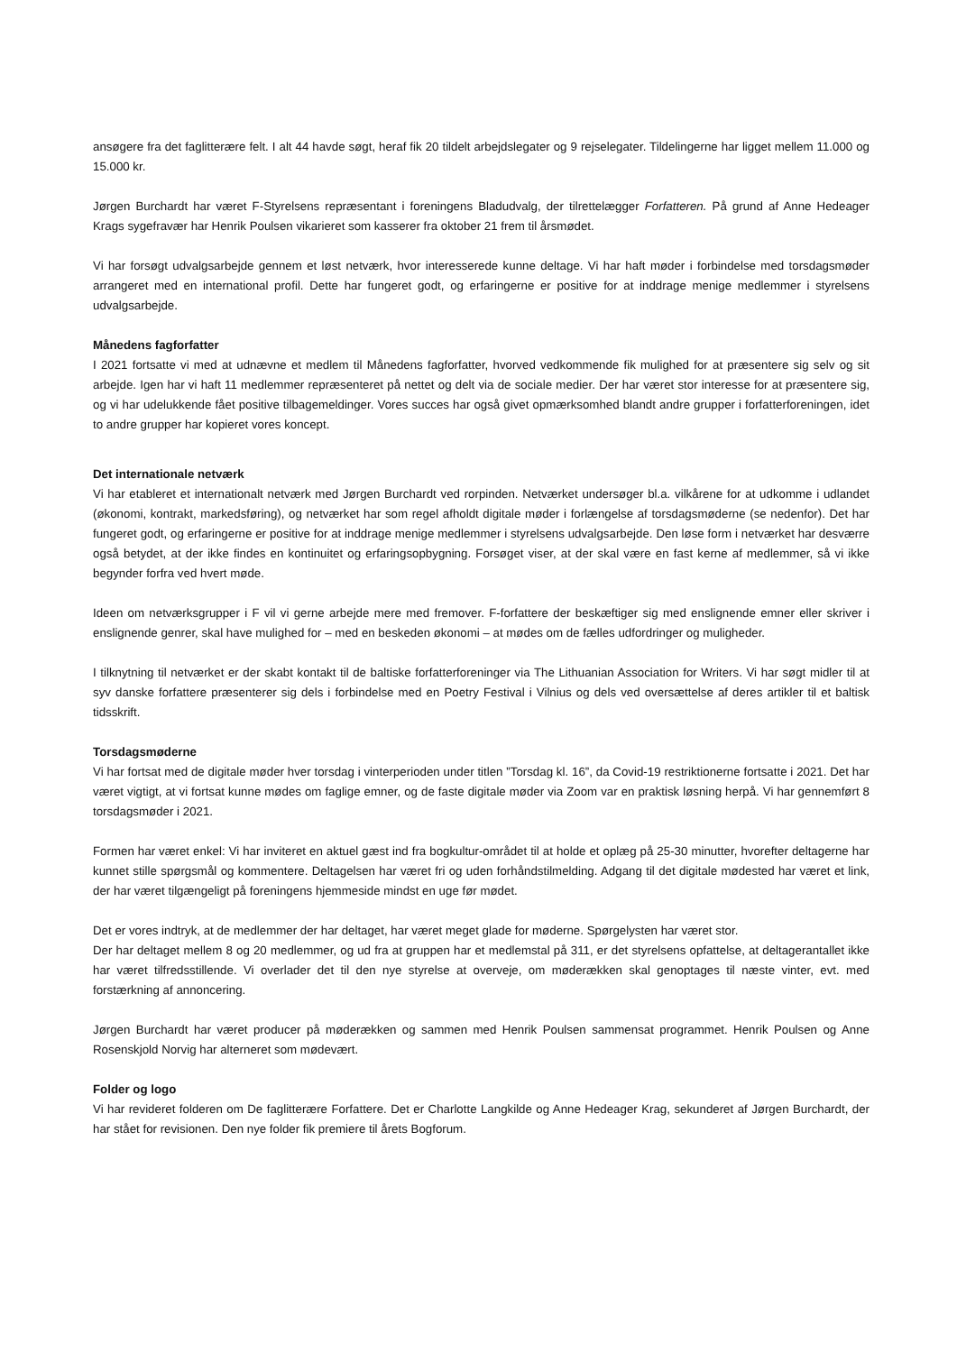ansøgere fra det faglitterære felt. I alt 44 havde søgt, heraf fik 20 tildelt arbejdslegater og 9 rejselegater. Tildelingerne har ligget mellem 11.000 og 15.000 kr.
Jørgen Burchardt har været F-Styrelsens repræsentant i foreningens Bladudvalg, der tilrettelægger Forfatteren. På grund af Anne Hedeager Krags sygefravær har Henrik Poulsen vikarieret som kasserer fra oktober 21 frem til årsmødet.
Vi har forsøgt udvalgsarbejde gennem et løst netværk, hvor interesserede kunne deltage. Vi har haft møder i forbindelse med torsdagsmøder arrangeret med en international profil. Dette har fungeret godt, og erfaringerne er positive for at inddrage menige medlemmer i styrelsens udvalgsarbejde.
Månedens fagforfatter
I 2021 fortsatte vi med at udnævne et medlem til Månedens fagforfatter, hvorved vedkommende fik mulighed for at præsentere sig selv og sit arbejde. Igen har vi haft 11 medlemmer repræsenteret på nettet og delt via de sociale medier. Der har været stor interesse for at præsentere sig, og vi har udelukkende fået positive tilbagemeldinger. Vores succes har også givet opmærksomhed blandt andre grupper i forfatterforeningen, idet to andre grupper har kopieret vores koncept.
Det internationale netværk
Vi har etableret et internationalt netværk med Jørgen Burchardt ved rorpinden. Netværket undersøger bl.a. vilkårene for at udkomme i udlandet (økonomi, kontrakt, markedsføring), og netværket har som regel afholdt digitale møder i forlængelse af torsdagsmøderne (se nedenfor). Det har fungeret godt, og erfaringerne er positive for at inddrage menige medlemmer i styrelsens udvalgsarbejde. Den løse form i netværket har desværre også betydet, at der ikke findes en kontinuitet og erfaringsopbygning. Forsøget viser, at der skal være en fast kerne af medlemmer, så vi ikke begynder forfra ved hvert møde.
Ideen om netværksgrupper i F vil vi gerne arbejde mere med fremover. F-forfattere der beskæftiger sig med enslignende emner eller skriver i enslignende genrer, skal have mulighed for – med en beskeden økonomi – at mødes om de fælles udfordringer og muligheder.
I tilknytning til netværket er der skabt kontakt til de baltiske forfatterforeninger via The Lithuanian Association for Writers. Vi har søgt midler til at syv danske forfattere præsenterer sig dels i forbindelse med en Poetry Festival i Vilnius og dels ved oversættelse af deres artikler til et baltisk tidsskrift.
Torsdagsmøderne
Vi har fortsat med de digitale møder hver torsdag i vinterperioden under titlen ”Torsdag kl. 16”, da Covid-19 restriktionerne fortsatte i 2021. Det har været vigtigt, at vi fortsat kunne mødes om faglige emner, og de faste digitale møder via Zoom var en praktisk løsning herpå. Vi har gennemført 8 torsdagsmøder i 2021.
Formen har været enkel: Vi har inviteret en aktuel gæst ind fra bogkultur-området til at holde et oplæg på 25-30 minutter, hvorefter deltagerne har kunnet stille spørgsmål og kommentere. Deltagelsen har været fri og uden forhåndstilmelding. Adgang til det digitale mødested har været et link, der har været tilgængeligt på foreningens hjemmeside mindst en uge før mødet.
Det er vores indtryk, at de medlemmer der har deltaget, har været meget glade for møderne. Spørgelysten har været stor.
Der har deltaget mellem 8 og 20 medlemmer, og ud fra at gruppen har et medlemstal på 311, er det styrelsens opfattelse, at deltagerantallet ikke har været tilfredsstillende. Vi overlader det til den nye styrelse at overveje, om møderækken skal genoptages til næste vinter, evt. med forstærkning af annoncering.
Jørgen Burchardt har været producer på møderækken og sammen med Henrik Poulsen sammensat programmet. Henrik Poulsen og Anne Rosenskjold Norvig har alterneret som mødevært.
Folder og logo
Vi har revideret folderen om De faglitterære Forfattere. Det er Charlotte Langkilde og Anne Hedeager Krag, sekunderet af Jørgen Burchardt, der har stået for revisionen. Den nye folder fik premiere til årets Bogforum.